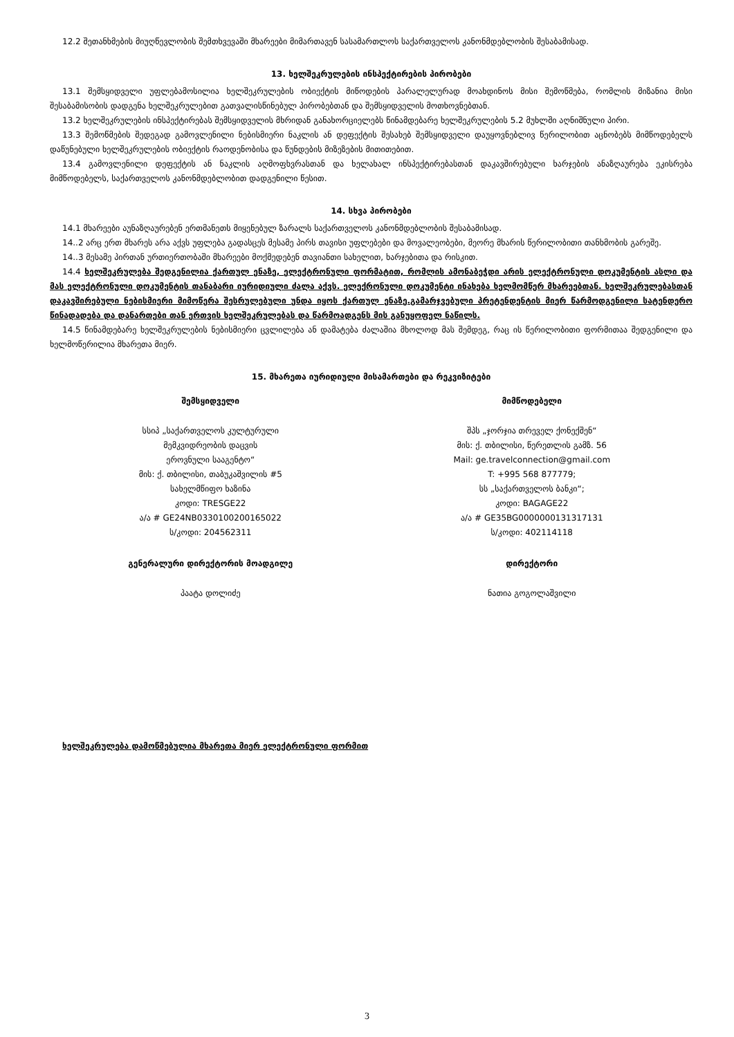12.2 შეთანხმების მიუღწევლობის შემთხვევაში მხარეები მიმართავენ სასამართლოს საქართველოს კანონმდებლობის შესაბამისად.
13. ხელშეკრულების ინსპექტირების პირობები
13.1 შემსყიდველი უფლებამოსილია ხელშეკრულების ობიექტის მიწოდების პარალელურად მოახდინოს მისი შემოწმება, რომლის მიზანია მისი შესაბამისობის დადგენა ხელშეკრულებით გათვალისწინებულ პირობებთან და შემსყიდველის მოთხოვნებთან.
13.2 ხელშეკრულების ინსპექტირებას შემსყიდველის მხრიდან განახორციელებს წინამდებარე ხელშეკრულების 5.2 მუხლში აღნიშნული პირი.
13.3 შემოწმების შედეგად გამოვლენილი ნებისმიერი ნაკლის ან დეფექტის შესახებ შემსყიდველი დაუყოვნებლივ წერილობით აცნობებს მიმწოდებელს დაწუნებული ხელშეკრულების ობიექტის რაოდენობისა და წუნდების მიზეზების მითითებით.
13.4 გამოვლენილი დეფექტის ან ნაკლის აღმოფხვრასთან და ხელახალ ინსპექტირებასთან დაკავშირებული ხარჯების ანაზღაურება ეკისრება მიმწოდებელს, საქართველოს კანონმდებლობით დადგენილი წესით.
14. სხვა პირობები
14.1 მხარეები აუნაზღაურებენ ერთმანეთს მიყენებულ ზარალს საქართველოს კანონმდებლობის შესაბამისად.
14..2 არც ერთ მხარეს არა აქვს უფლება გადასცეს მესამე პირს თავისი უფლებები და მოვალეობები, მეორე მხარის წერილობითი თანხმობის გარეშე.
14..3 მესამე პირთან ურთიერთობაში მხარეები მოქმედებენ თავიანთი სახელით, ხარჯებითა და რისკით.
14.4 ხელშეკრულება შედგენილია ქართულ ენაზე, ელექტრონული ფორმატით, რომლის ამონაბეჭდი არის ელექტრონული დოკუმენტის ასლი და მას ელექტრონული დოკუმენტის თანაბარი იურიდიული ძალა აქვს. ელექრონული დოკუმენტი ინახება ხელმომწერ მხარეებთან. ხელშეკრულებასთან დაკავშირებული ნებისმიერი მიმოწერა შესრულებული უნდა იყოს ქართულ ენაზე.გამარჯვებული პრეტენდენტის მიერ წარმოდგენილი სატენდერო წინადადება და დანართები თან ერთვის ხელშეკრულებას და წარმოადგენს მის განუყოფელ ნაწილს.
14.5 წინამდებარე ხელშეკრულების ნებისმიერი ცვლილება ან დამატება ძალაშია მხოლოდ მას შემდეგ, რაც ის წერილობითი ფორმითაა შედგენილი და ხელმოწერილია მხარეთა მიერ.
15. მხარეთა იურიდიული მისამართები და რეკვიზიტები
შემსყიდველი
სსიპ „საქართველოს კულტურული
მემკვიდრეობის დაცვის
ეროვნული სააგენტო“
მის: ქ. თბილისი, თაბუკაშვილის #5
სახელმწიფო ხაზინა
კოდი: TRESGE22
ა/ა # GE24NB0330100200165022
ს/კოდი: 204562311
გენერალური დირექტორის მოადგილე
პაატა დოლიძე
მიმწოდებელი
შპს „ჯორჯია თრეველ ქონექშენ“
მის: ქ. თბილისი, წერეთლის გამზ. 56
Mail: ge.travelconnection@gmail.com
T: +995 568 877779;
სს „საქართველოს ბანკი“;
კოდი: BAGAGE22
ა/ა # GE35BG0000000131317131
ს/კოდი: 402114118
დირექტორი
ნათია გოგოლაშვილი
ხელშეკრულება დამოწმებულია მხარეთა მიერ ელექტრონული ფორმით
3